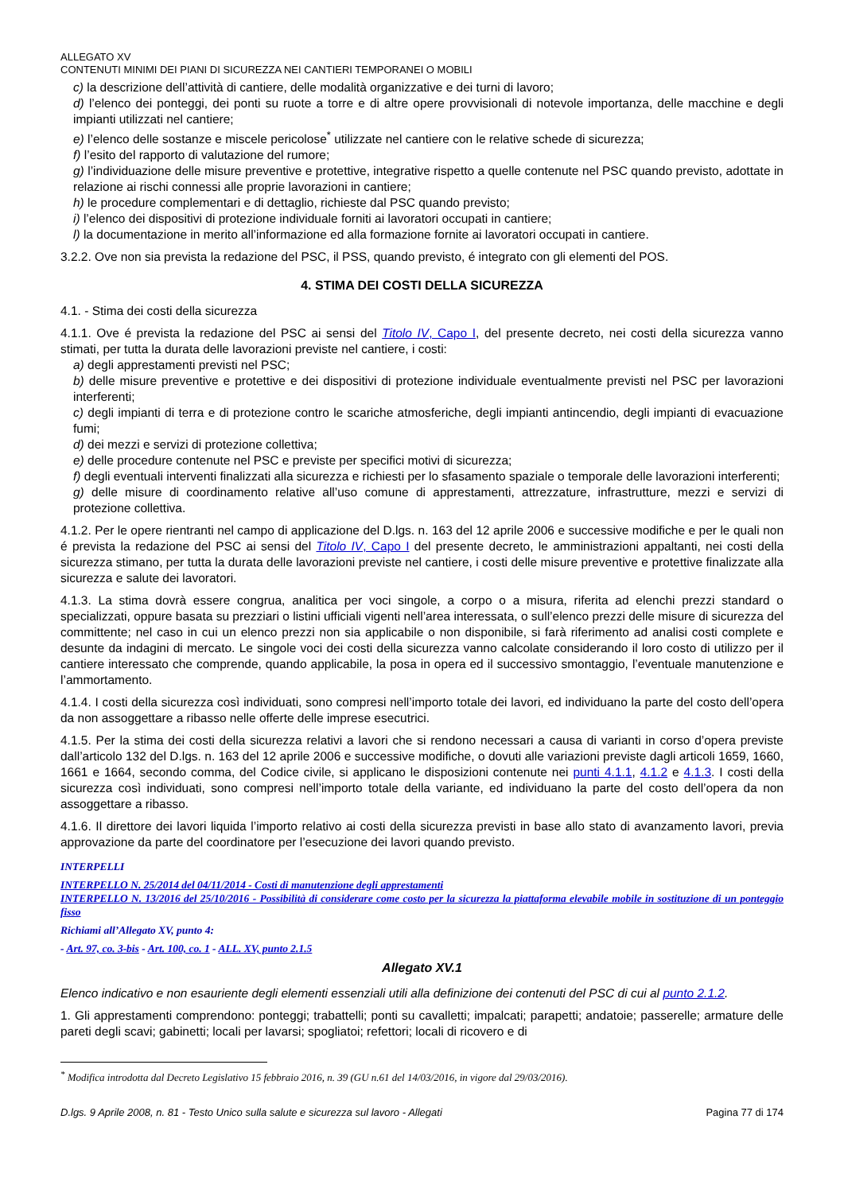ALLEGATO XV
CONTENUTI MINIMI DEI PIANI DI SICUREZZA NEI CANTIERI TEMPORANEI O MOBILI
c) la descrizione dell’attività di cantiere, delle modalità organizzative e dei turni di lavoro;
d) l’elenco dei ponteggi, dei ponti su ruote a torre e di altre opere provvisionali di notevole importanza, delle macchine e degli impianti utilizzati nel cantiere;
e) l’elenco delle sostanze e miscele pericolose<sup>*</sup> utilizzate nel cantiere con le relative schede di sicurezza;
f) l’esito del rapporto di valutazione del rumore;
g) l’individuazione delle misure preventive e protettive, integrative rispetto a quelle contenute nel PSC quando previsto, adottate in relazione ai rischi connessi alle proprie lavorazioni in cantiere;
h) le procedure complementari e di dettaglio, richieste dal PSC quando previsto;
i) l’elenco dei dispositivi di protezione individuale forniti ai lavoratori occupati in cantiere;
l) la documentazione in merito all’informazione ed alla formazione fornite ai lavoratori occupati in cantiere.
3.2.2. Ove non sia prevista la redazione del PSC, il PSS, quando previsto, é integrato con gli elementi del POS.
4. STIMA DEI COSTI DELLA SICUREZZA
4.1. - Stima dei costi della sicurezza
4.1.1. Ove é prevista la redazione del PSC ai sensi del Titolo IV, Capo I, del presente decreto, nei costi della sicurezza vanno stimati, per tutta la durata delle lavorazioni previste nel cantiere, i costi:
a) degli apprestamenti previsti nel PSC;
b) delle misure preventive e protettive e dei dispositivi di protezione individuale eventualmente previsti nel PSC per lavorazioni interferenti;
c) degli impianti di terra e di protezione contro le scariche atmosferiche, degli impianti antincendio, degli impianti di evacuazione fumi;
d) dei mezzi e servizi di protezione collettiva;
e) delle procedure contenute nel PSC e previste per specifici motivi di sicurezza;
f) degli eventuali interventi finalizzati alla sicurezza e richiesti per lo sfasamento spaziale o temporale delle lavorazioni interferenti;
g) delle misure di coordinamento relative all’uso comune di apprestamenti, attrezzature, infrastrutture, mezzi e servizi di protezione collettiva.
4.1.2. Per le opere rientranti nel campo di applicazione del D.lgs. n. 163 del 12 aprile 2006 e successive modifiche e per le quali non é prevista la redazione del PSC ai sensi del Titolo IV, Capo I del presente decreto, le amministrazioni appaltanti, nei costi della sicurezza stimano, per tutta la durata delle lavorazioni previste nel cantiere, i costi delle misure preventive e protettive finalizzate alla sicurezza e salute dei lavoratori.
4.1.3. La stima dovrà essere congrua, analitica per voci singole, a corpo o a misura, riferita ad elenchi prezzi standard o specializzati, oppure basata su prezziari o listini ufficiali vigenti nell’area interessata, o sull’elenco prezzi delle misure di sicurezza del committente; nel caso in cui un elenco prezzi non sia applicabile o non disponibile, si farà riferimento ad analisi costi complete e desunte da indagini di mercato. Le singole voci dei costi della sicurezza vanno calcolate considerando il loro costo di utilizzo per il cantiere interessato che comprende, quando applicabile, la posa in opera ed il successivo smontaggio, l’eventuale manutenzione e l’ammortamento.
4.1.4. I costi della sicurezza così individuati, sono compresi nell’importo totale dei lavori, ed individuano la parte del costo dell’opera da non assoggettare a ribasso nelle offerte delle imprese esecutrici.
4.1.5. Per la stima dei costi della sicurezza relativi a lavori che si rendono necessari a causa di varianti in corso d’opera previste dall’articolo 132 del D.lgs. n. 163 del 12 aprile 2006 e successive modifiche, o dovuti alle variazioni previste dagli articoli 1659, 1660, 1661 e 1664, secondo comma, del Codice civile, si applicano le disposizioni contenute nei punti 4.1.1, 4.1.2 e 4.1.3. I costi della sicurezza così individuati, sono compresi nell’importo totale della variante, ed individuano la parte del costo dell’opera da non assoggettare a ribasso.
4.1.6. Il direttore dei lavori liquida l’importo relativo ai costi della sicurezza previsti in base allo stato di avanzamento lavori, previa approvazione da parte del coordinatore per l’esecuzione dei lavori quando previsto.
INTERPELLI
INTERPELLO N. 25/2014 del 04/11/2014 - Costi di manutenzione degli apprestamenti
INTERPELLO N. 13/2016 del 25/10/2016 - Possibilità di considerare come costo per la sicurezza la piattaforma elevabile mobile in sostituzione di un ponteggio fisso
Richiami all’Allegato XV, punto 4:
- Art. 97, co. 3-bis - Art. 100, co. 1 - ALL. XV, punto 2.1.5
Allegato XV.1
Elenco indicativo e non esauriente degli elementi essenziali utili alla definizione dei contenuti del PSC di cui al punto 2.1.2.
1. Gli apprestamenti comprendono: ponteggi; trabattelli; ponti su cavalletti; impalcati; parapetti; andatoie; passerelle; armature delle pareti degli scavi; gabinetti; locali per lavarsi; spogliatoi; refettori; locali di ricovero e di
<sup>*</sup> Modifica introdotta dal Decreto Legislativo 15 febbraio 2016, n. 39 (GU n.61 del 14/03/2016, in vigore dal 29/03/2016).
D.lgs. 9 Aprile 2008, n. 81 - Testo Unico sulla salute e sicurezza sul lavoro - Allegati Pagina 77 di 174